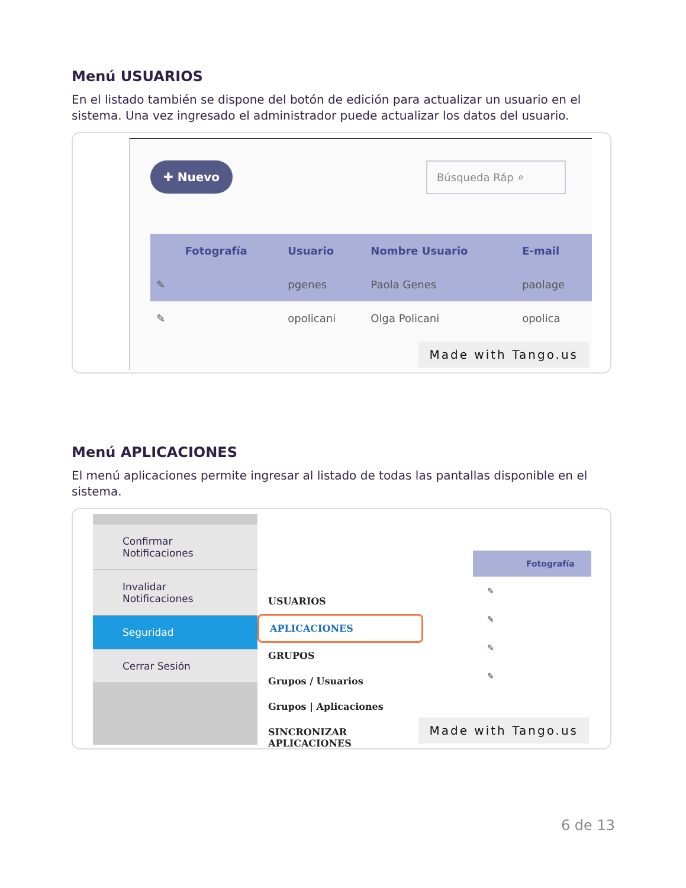Menú USUARIOS
En el listado también se dispone del botón de edición para actualizar un usuario en el sistema. Una vez ingresado el administrador puede actualizar los datos del usuario.
✚ Nuevo Búsqueda Ráp ⌕
| | Fotografía | Usuario | Nombre Usuario | E-mail |
| --- | --- | --- | --- | --- |
| ✎ | | pgenes | Paola Genes | paolage |
| ✎ | | opolicani | Olga Policani | opolica |
Made with Tango.us
Menú APLICACIONES
El menú aplicaciones permite ingresar al listado de todas las pantallas disponible en el sistema.
Confirmar Notificaciones
Invalidar Notificaciones
Seguridad
Cerrar Sesión
USUARIOS
APLICACIONES
GRUPOS
Grupos / Usuarios
Grupos | Aplicaciones
SINCRONIZAR APLICACIONES
Fotografía
✎
✎
✎
✎
Made with Tango.us
6 de 13